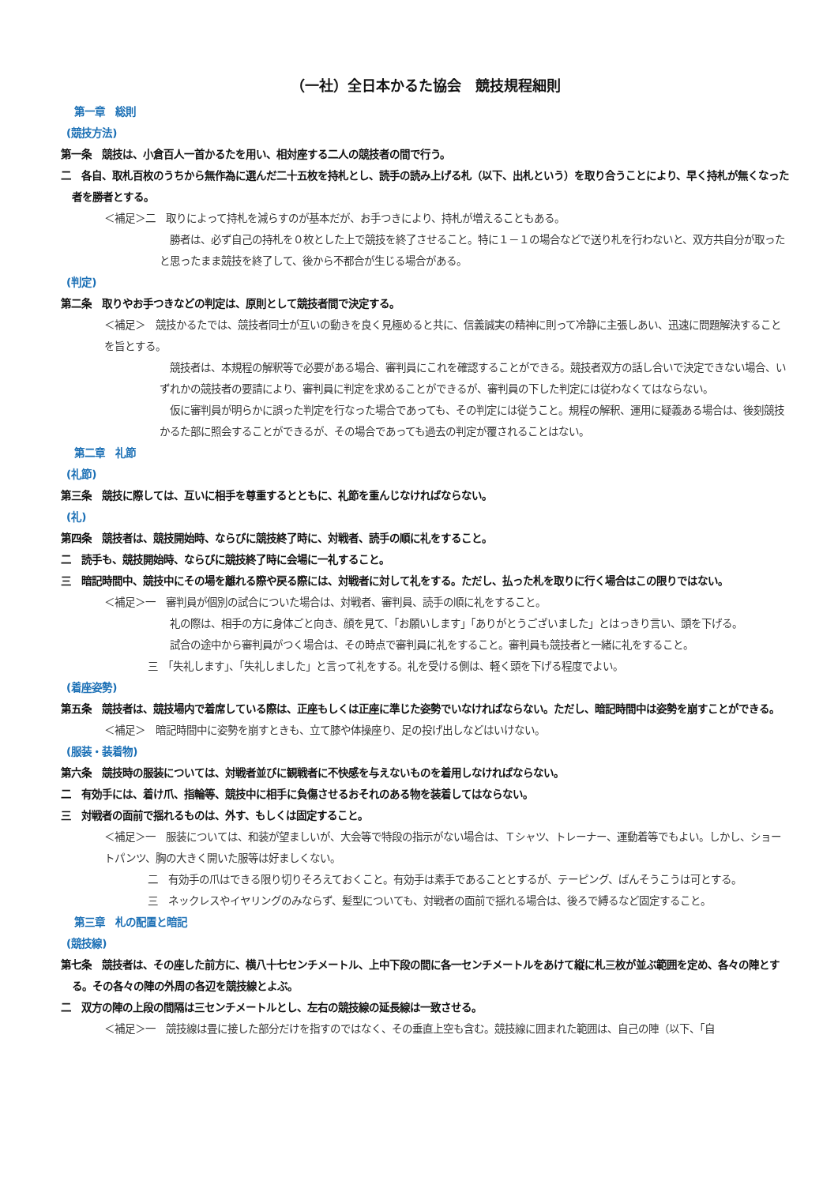（一社）全日本かるた協会　競技規程細則
第一章　総則
(競技方法)
第一条　競技は、小倉百人一首かるたを用い、相対座する二人の競技者の間で行う。
二　各自、取札百枚のうちから無作為に選んだ二十五枚を持札とし、読手の読み上げる札（以下、出札という）を取り合うことにより、早く持札が無くなった者を勝者とする。
＜補足＞二　取りによって持札を減らすのが基本だが、お手つきにより、持札が増えることもある。
　勝者は、必ず自己の持札を０枚とした上で競技を終了させること。特に１－１の場合などで送り札を行わないと、双方共自分が取ったと思ったまま競技を終了して、後から不都合が生じる場合がある。
(判定)
第二条　取りやお手つきなどの判定は、原則として競技者間で決定する。
＜補足＞　競技かるたでは、競技者同士が互いの動きを良く見極めると共に、信義誠実の精神に則って冷静に主張しあい、迅速に問題解決することを旨とする。
　競技者は、本規程の解釈等で必要がある場合、審判員にこれを確認することができる。競技者双方の話し合いで決定できない場合、いずれかの競技者の要請により、審判員に判定を求めることができるが、審判員の下した判定には従わなくてはならない。
　仮に審判員が明らかに誤った判定を行なった場合であっても、その判定には従うこと。規程の解釈、運用に疑義ある場合は、後刻競技かるた部に照会することができるが、その場合であっても過去の判定が覆されることはない。
第二章　礼節
(礼節)
第三条　競技に際しては、互いに相手を尊重するとともに、礼節を重んじなければならない。
(礼)
第四条　競技者は、競技開始時、ならびに競技終了時に、対戦者、読手の順に礼をすること。
二　読手も、競技開始時、ならびに競技終了時に会場に一礼すること。
三　暗記時間中、競技中にその場を離れる際や戻る際には、対戦者に対して礼をする。ただし、払った札を取りに行く場合はこの限りではない。
＜補足＞一　審判員が個別の試合についた場合は、対戦者、審判員、読手の順に礼をすること。
　礼の際は、相手の方に身体ごと向き、顔を見て、「お願いします」「ありがとうございました」とはっきり言い、頭を下げる。
　試合の途中から審判員がつく場合は、その時点で審判員に礼をすること。審判員も競技者と一緒に礼をすること。
三　「失礼します」、「失礼しました」と言って礼をする。礼を受ける側は、軽く頭を下げる程度でよい。
(着座姿勢)
第五条　競技者は、競技場内で着席している際は、正座もしくは正座に準じた姿勢でいなければならない。ただし、暗記時間中は姿勢を崩すことができる。
＜補足＞　暗記時間中に姿勢を崩すときも、立て膝や体操座り、足の投げ出しなどはいけない。
(服装・装着物)
第六条　競技時の服装については、対戦者並びに観戦者に不快感を与えないものを着用しなければならない。
二　有効手には、着け爪、指輪等、競技中に相手に負傷させるおそれのある物を装着してはならない。
三　対戦者の面前で揺れるものは、外す、もしくは固定すること。
＜補足＞一　服装については、和装が望ましいが、大会等で特段の指示がない場合は、Ｔシャツ、トレーナー、運動着等でもよい。しかし、ショートパンツ、胸の大きく開いた服等は好ましくない。
二　有効手の爪はできる限り切りそろえておくこと。有効手は素手であることとするが、テーピング、ばんそうこうは可とする。
三　ネックレスやイヤリングのみならず、髪型についても、対戦者の面前で揺れる場合は、後ろで縛るなど固定すること。
第三章　札の配置と暗記
(競技線)
第七条　競技者は、その座した前方に、横八十七センチメートル、上中下段の間に各一センチメートルをあけて縦に札三枚が並ぶ範囲を定め、各々の陣とする。その各々の陣の外周の各辺を競技線とよぶ。
二　双方の陣の上段の間隔は三センチメートルとし、左右の競技線の延長線は一致させる。
＜補足＞一　競技線は畳に接した部分だけを指すのではなく、その垂直上空も含む。競技線に囲まれた範囲は、自己の陣（以下、「自